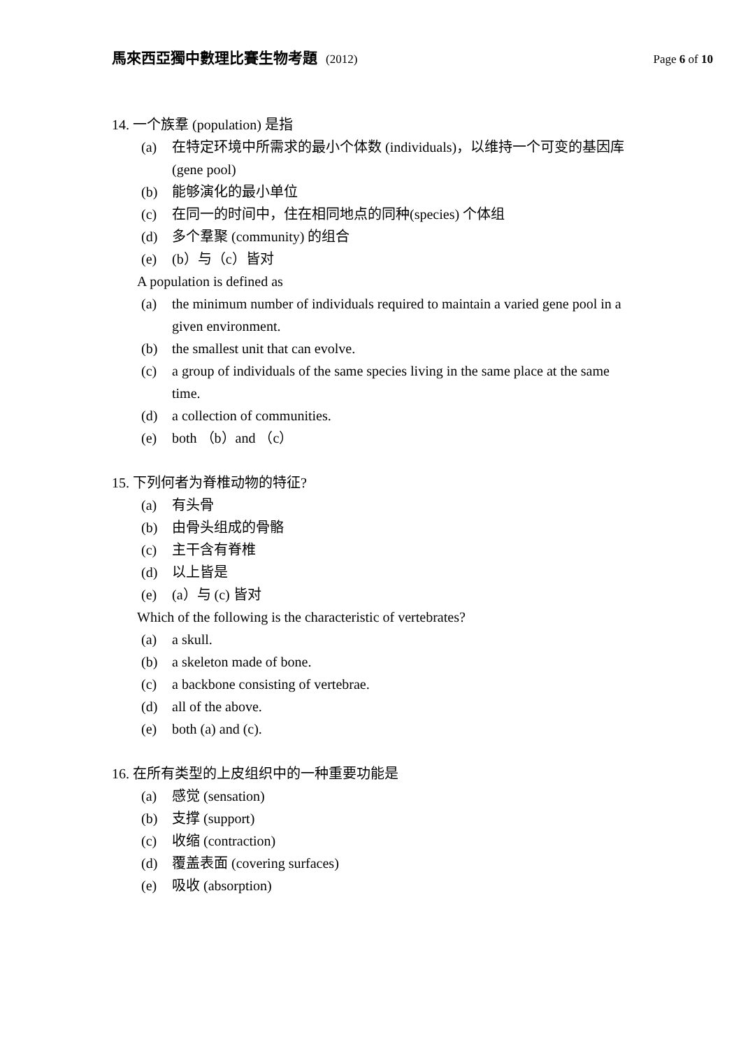馬來西亞獨中數理比賽生物考題 (2012)
Page 6 of 10
14. 一个族羣 (population) 是指
(a) 在特定环境中所需求的最小个体数 (individuals)，以维持一个可变的基因库 (gene pool)
(b) 能够演化的最小单位
(c) 在同一的时间中，住在相同地点的同种(species) 个体组
(d) 多个羣聚 (community) 的组合
(e) (b）与（c）皆对
A population is defined as
(a) the minimum number of individuals required to maintain a varied gene pool in a given environment.
(b) the smallest unit that can evolve.
(c) a group of individuals of the same species living in the same place at the same time.
(d) a collection of communities.
(e) both （b）and （c）
15. 下列何者为脊椎动物的特征?
(a) 有头骨
(b) 由骨头组成的骨骼
(c) 主干含有脊椎
(d) 以上皆是
(e) (a）与 (c) 皆对
Which of the following is the characteristic of vertebrates?
(a) a skull.
(b) a skeleton made of bone.
(c) a backbone consisting of vertebrae.
(d) all of the above.
(e) both (a) and (c).
16. 在所有类型的上皮组织中的一种重要功能是
(a) 感觉 (sensation)
(b) 支撑 (support)
(c) 收缩 (contraction)
(d) 覆盖表面 (covering surfaces)
(e) 吸收 (absorption)